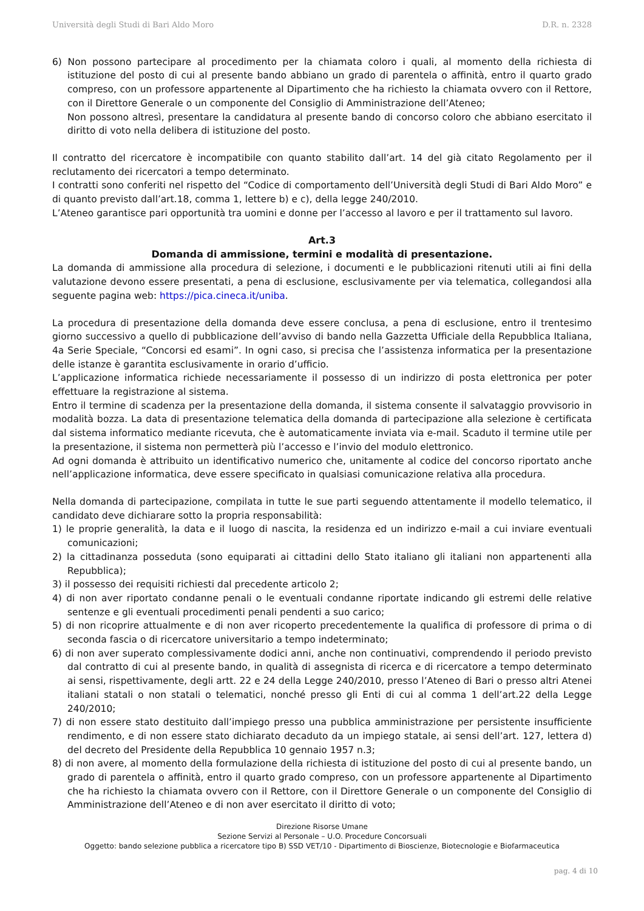Università degli Studi di Bari Aldo Moro D.R. n. 2328
6) Non possono partecipare al procedimento per la chiamata coloro i quali, al momento della richiesta di istituzione del posto di cui al presente bando abbiano un grado di parentela o affinità, entro il quarto grado compreso, con un professore appartenente al Dipartimento che ha richiesto la chiamata ovvero con il Rettore, con il Direttore Generale o un componente del Consiglio di Amministrazione dell’Ateneo;
Non possono altresì, presentare la candidatura al presente bando di concorso coloro che abbiano esercitato il diritto di voto nella delibera di istituzione del posto.
Il contratto del ricercatore è incompatibile con quanto stabilito dall’art. 14 del già citato Regolamento per il reclutamento dei ricercatori a tempo determinato.
I contratti sono conferiti nel rispetto del “Codice di comportamento dell’Università degli Studi di Bari Aldo Moro” e di quanto previsto dall’art.18, comma 1, lettere b) e c), della legge 240/2010.
L’Ateneo garantisce pari opportunità tra uomini e donne per l’accesso al lavoro e per il trattamento sul lavoro.
Art.3
Domanda di ammissione, termini e modalità di presentazione.
La domanda di ammissione alla procedura di selezione, i documenti e le pubblicazioni ritenuti utili ai fini della valutazione devono essere presentati, a pena di esclusione, esclusivamente per via telematica, collegandosi alla seguente pagina web: https://pica.cineca.it/uniba.
La procedura di presentazione della domanda deve essere conclusa, a pena di esclusione, entro il trentesimo giorno successivo a quello di pubblicazione dell’avviso di bando nella Gazzetta Ufficiale della Repubblica Italiana, 4a Serie Speciale, “Concorsi ed esami”. In ogni caso, si precisa che l’assistenza informatica per la presentazione delle istanze è garantita esclusivamente in orario d’ufficio.
L’applicazione informatica richiede necessariamente il possesso di un indirizzo di posta elettronica per poter effettuare la registrazione al sistema.
Entro il termine di scadenza per la presentazione della domanda, il sistema consente il salvataggio provvisorio in modalità bozza. La data di presentazione telematica della domanda di partecipazione alla selezione è certificata dal sistema informatico mediante ricevuta, che è automaticamente inviata via e-mail. Scaduto il termine utile per la presentazione, il sistema non permetterà più l’accesso e l’invio del modulo elettronico.
Ad ogni domanda è attribuito un identificativo numerico che, unitamente al codice del concorso riportato anche nell’applicazione informatica, deve essere specificato in qualsiasi comunicazione relativa alla procedura.
Nella domanda di partecipazione, compilata in tutte le sue parti seguendo attentamente il modello telematico, il candidato deve dichiarare sotto la propria responsabilità:
1) le proprie generalità, la data e il luogo di nascita, la residenza ed un indirizzo e-mail a cui inviare eventuali comunicazioni;
2) la cittadinanza posseduta (sono equiparati ai cittadini dello Stato italiano gli italiani non appartenenti alla Repubblica);
3) il possesso dei requisiti richiesti dal precedente articolo 2;
4) di non aver riportato condanne penali o le eventuali condanne riportate indicando gli estremi delle relative sentenze e gli eventuali procedimenti penali pendenti a suo carico;
5) di non ricoprire attualmente e di non aver ricoperto precedentemente la qualifica di professore di prima o di seconda fascia o di ricercatore universitario a tempo indeterminato;
6) di non aver superato complessivamente dodici anni, anche non continuativi, comprendendo il periodo previsto dal contratto di cui al presente bando, in qualità di assegnista di ricerca e di ricercatore a tempo determinato ai sensi, rispettivamente, degli artt. 22 e 24 della Legge 240/2010, presso l’Ateneo di Bari o presso altri Atenei italiani statali o non statali o telematici, nonché presso gli Enti di cui al comma 1 dell’art.22 della Legge 240/2010;
7) di non essere stato destituito dall’impiego presso una pubblica amministrazione per persistente insufficiente rendimento, e di non essere stato dichiarato decaduto da un impiego statale, ai sensi dell’art. 127, lettera d) del decreto del Presidente della Repubblica 10 gennaio 1957 n.3;
8) di non avere, al momento della formulazione della richiesta di istituzione del posto di cui al presente bando, un grado di parentela o affinità, entro il quarto grado compreso, con un professore appartenente al Dipartimento che ha richiesto la chiamata ovvero con il Rettore, con il Direttore Generale o un componente del Consiglio di Amministrazione dell’Ateneo e di non aver esercitato il diritto di voto;
Direzione Risorse Umane
Sezione Servizi al Personale – U.O. Procedure Concorsuali
Oggetto: bando selezione pubblica a ricercatore tipo B) SSD VET/10 - Dipartimento di Bioscienze, Biotecnologie e Biofarmaceutica
pag. 4 di 10